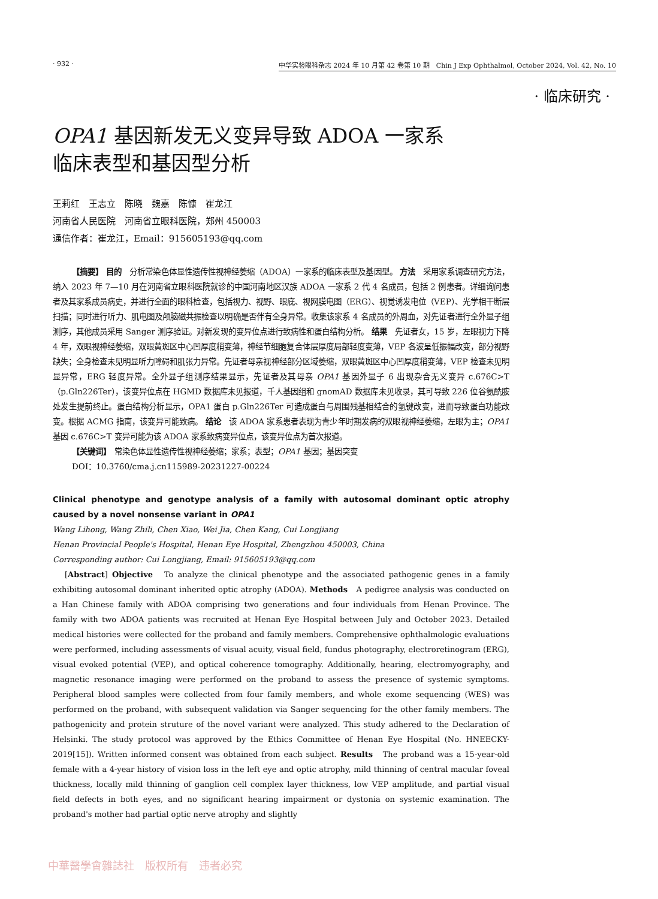· 932 · 中华实验眼科杂志 2024 年 10 月第 42 卷第 10 期　Chin J Exp Ophthalmol, October 2024, Vol. 42, No. 10
· 临床研究 ·
OPA1 基因新发无义变异导致 ADOA 一家系
临床表型和基因型分析
王莉红　王志立　陈晓　魏嘉　陈慷　崔龙江
河南省人民医院　河南省立眼科医院，郑州 450003
通信作者：崔龙江，Email：915605193@qq.com
【摘要】 目的　分析常染色体显性遗传性视神经萎缩（ADOA）一家系的临床表型及基因型。 方法　采用家系调查研究方法，纳入 2023 年 7—10 月在河南省立眼科医院就诊的中国河南地区汉族 ADOA 一家系 2 代 4 名成员，包括 2 例患者。详细询问患者及其家系成员病史，并进行全面的眼科检查，包括视力、视野、眼底、视网膜电图（ERG）、视觉诱发电位（VEP）、光学相干断层扫描；同时进行听力、肌电图及颅脑磁共振检查以明确是否伴有全身异常。收集该家系 4 名成员的外周血，对先证者进行全外显子组测序，其他成员采用 Sanger 测序验证。对新发现的变异位点进行致病性和蛋白结构分析。 结果　先证者女，15 岁，左眼视力下降 4 年，双眼视神经萎缩，双眼黄斑区中心凹厚度稍变薄，神经节细胞复合体层厚度局部轻度变薄，VEP 各波呈低振幅改变，部分视野缺失；全身检查未见明显听力障碍和肌张力异常。先证者母亲视神经部分区域萎缩，双眼黄斑区中心凹厚度稍变薄，VEP 检查未见明显异常，ERG 轻度异常。全外显子组测序结果显示，先证者及其母亲 OPA1 基因外显子 6 出现杂合无义变异 c.676C>T（p.Gln226Ter），该变异位点在 HGMD 数据库未见报道，千人基因组和 gnomAD 数据库未见收录，其可导致 226 位谷氨酰胺处发生提前终止。蛋白结构分析显示，OPA1 蛋白 p.Gln226Ter 可造成蛋白与周围残基相结合的氢键改变，进而导致蛋白功能改变。根据 ACMG 指南，该变异可能致病。 结论　该 ADOA 家系患者表现为青少年时期发病的双眼视神经萎缩，左眼为主；OPA1 基因 c.676C>T 变异可能为该 ADOA 家系致病变异位点，该变异位点为首次报道。
【关键词】　常染色体显性遗传性视神经萎缩；家系；表型；OPA1 基因；基因突变
DOI：10.3760/cma.j.cn115989-20231227-00224
Clinical phenotype and genotype analysis of a family with autosomal dominant optic atrophy caused by a novel nonsense variant in OPA1
Wang Lihong, Wang Zhili, Chen Xiao, Wei Jia, Chen Kang, Cui Longjiang
Henan Provincial People's Hospital, Henan Eye Hospital, Zhengzhou 450003, China
Corresponding author: Cui Longjiang, Email: 915605193@qq.com
[Abstract] Objective　To analyze the clinical phenotype and the associated pathogenic genes in a family exhibiting autosomal dominant inherited optic atrophy (ADOA). Methods　A pedigree analysis was conducted on a Han Chinese family with ADOA comprising two generations and four individuals from Henan Province. The family with two ADOA patients was recruited at Henan Eye Hospital between July and October 2023. Detailed medical histories were collected for the proband and family members. Comprehensive ophthalmologic evaluations were performed, including assessments of visual acuity, visual field, fundus photography, electroretinogram (ERG), visual evoked potential (VEP), and optical coherence tomography. Additionally, hearing, electromyography, and magnetic resonance imaging were performed on the proband to assess the presence of systemic symptoms. Peripheral blood samples were collected from four family members, and whole exome sequencing (WES) was performed on the proband, with subsequent validation via Sanger sequencing for the other family members. The pathogenicity and protein struture of the novel variant were analyzed. This study adhered to the Declaration of Helsinki. The study protocol was approved by the Ethics Committee of Henan Eye Hospital (No. HNEECKY-2019[15]). Written informed consent was obtained from each subject. Results　The proband was a 15-year-old female with a 4-year history of vision loss in the left eye and optic atrophy, mild thinning of central macular foveal thickness, locally mild thinning of ganglion cell complex layer thickness, low VEP amplitude, and partial visual field defects in both eyes, and no significant hearing impairment or dystonia on systemic examination. The proband's mother had partial optic nerve atrophy and slightly
中華醫學會雜誌社　版权所有　违者必究